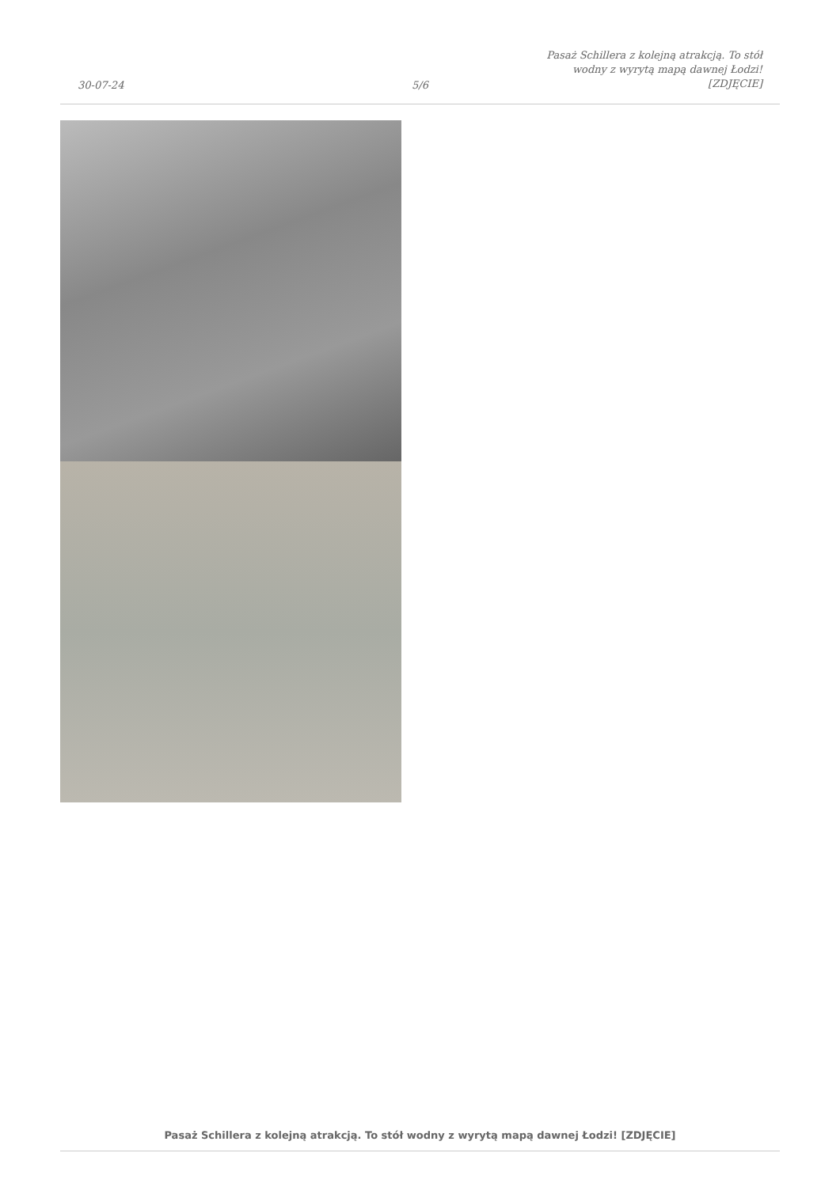30-07-24
5/6
Pasaż Schillera z kolejną atrakcją. To stół wodny z wyrytą mapą dawnej Łodzi! [ZDJĘCIE]
Pasaż Schillera z kolejną atrakcją. To stół wodny z wyrytą mapą dawnej Łodzi! [ZDJĘCIE]